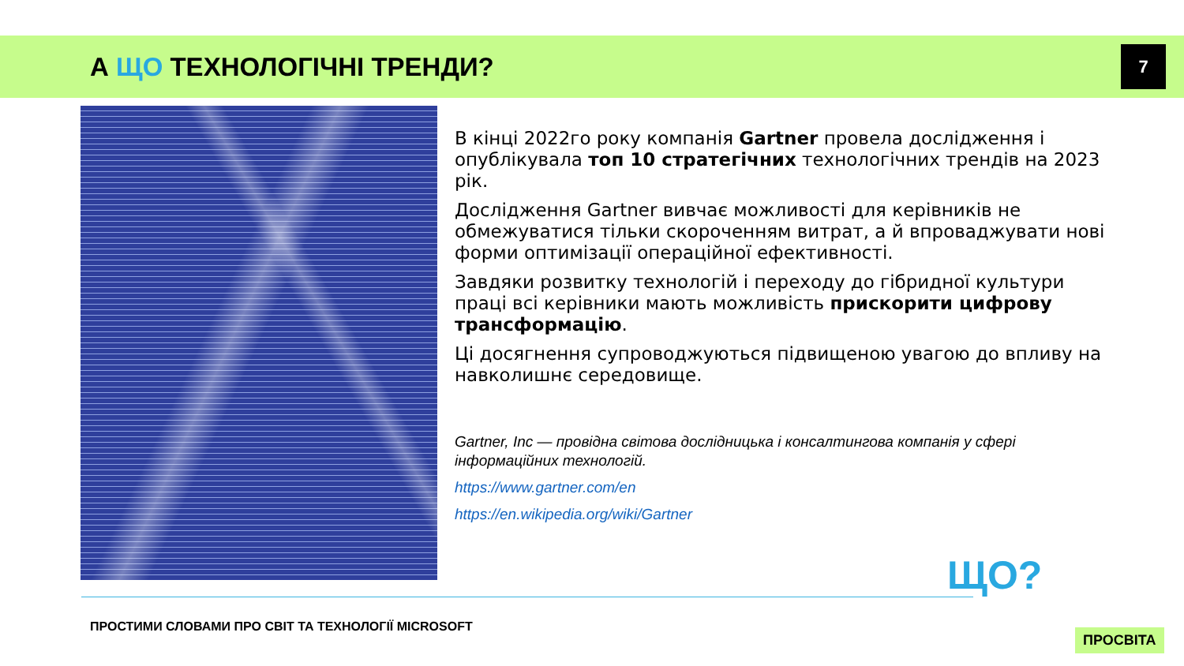А ЩО ТЕХНОЛОГІЧНІ ТРЕНДИ? 7
В кінці 2022го року компанія Gartner провела дослідження і опублікувала топ 10 стратегічних технологічних трендів на 2023 рік.
Дослідження Gartner вивчає можливості для керівників не обмежуватися тільки скороченням витрат, а й впроваджувати нові форми оптимізації операційної ефективності.
Завдяки розвитку технологій і переходу до гібридної культури праці всі керівники мають можливість прискорити цифрову трансформацію.
Ці досягнення супроводжуються підвищеною увагою до впливу на навколишнє середовище.
Gartner, Inc — провідна світова дослідницька і консалтингова компанія у сфері інформаційних технологій.
https://www.gartner.com/en
https://en.wikipedia.org/wiki/Gartner
ПРОСТИМИ СЛОВАМИ ПРО СВІТ ТА ТЕХНОЛОГІЇ MICROSOFT
ЩО?
ПРОСВІТА